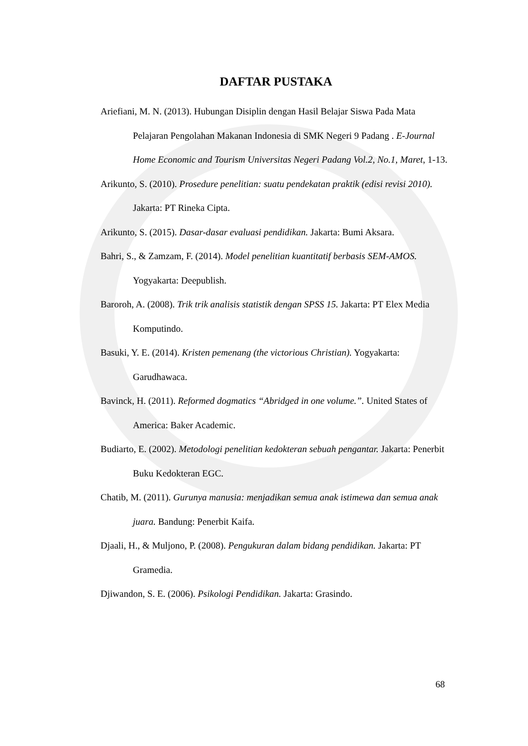DAFTAR PUSTAKA
Ariefiani, M. N. (2013). Hubungan Disiplin dengan Hasil Belajar Siswa Pada Mata Pelajaran Pengolahan Makanan Indonesia di SMK Negeri 9 Padang . E-Journal Home Economic and Tourism Universitas Negeri Padang Vol.2, No.1, Maret, 1-13.
Arikunto, S. (2010). Prosedure penelitian: suatu pendekatan praktik (edisi revisi 2010). Jakarta: PT Rineka Cipta.
Arikunto, S. (2015). Dasar-dasar evaluasi pendidikan. Jakarta: Bumi Aksara.
Bahri, S., & Zamzam, F. (2014). Model penelitian kuantitatif berbasis SEM-AMOS. Yogyakarta: Deepublish.
Baroroh, A. (2008). Trik trik analisis statistik dengan SPSS 15. Jakarta: PT Elex Media Komputindo.
Basuki, Y. E. (2014). Kristen pemenang (the victorious Christian). Yogyakarta: Garudhawaca.
Bavinck, H. (2011). Reformed dogmatics “Abridged in one volume.”. United States of America: Baker Academic.
Budiarto, E. (2002). Metodologi penelitian kedokteran sebuah pengantar. Jakarta: Penerbit Buku Kedokteran EGC.
Chatib, M. (2011). Gurunya manusia: menjadikan semua anak istimewa dan semua anak juara. Bandung: Penerbit Kaifa.
Djaali, H., & Muljono, P. (2008). Pengukuran dalam bidang pendidikan. Jakarta: PT Gramedia.
Djiwandon, S. E. (2006). Psikologi Pendidikan. Jakarta: Grasindo.
68